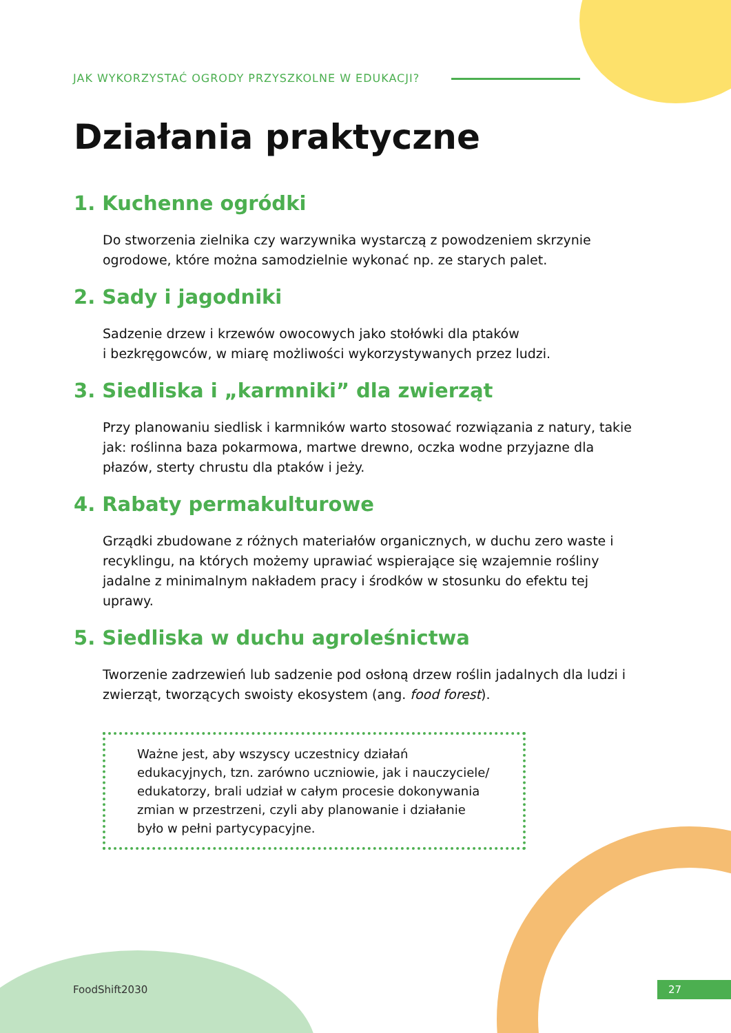JAK WYKORZYSTAĆ OGRODY PRZYSZKOLNE W EDUKACJI?
Działania praktyczne
1. Kuchenne ogródki
Do stworzenia zielnika czy warzywnika wystarczą z powodzeniem skrzynie ogrodowe, które można samodzielnie wykonać np. ze starych palet.
2. Sady i jagodniki
Sadzenie drzew i krzewów owocowych jako stołówki dla ptaków
i bezkręgowców, w miarę możliwości wykorzystywanych przez ludzi.
3. Siedliska i „karmniki” dla zwierząt
Przy planowaniu siedlisk i karmników warto stosować rozwiązania z natury, takie jak: roślinna baza pokarmowa, martwe drewno, oczka wodne przyjazne dla płazów, sterty chrustu dla ptaków i jeży.
4. Rabaty permakulturowe
Grządki zbudowane z różnych materiałów organicznych, w duchu zero waste i recyklingu, na których możemy uprawiać wspierające się wzajemnie rośliny jadalne z minimalnym nakładem pracy i środków w stosunku do efektu tej uprawy.
5. Siedliska w duchu agroleśnictwa
Tworzenie zadrzewień lub sadzenie pod osłoną drzew roślin jadalnych dla ludzi i zwierząt, tworzących swoisty ekosystem (ang. food forest).
Ważne jest, aby wszyscy uczestnicy działań edukacyjnych, tzn. zarówno uczniowie, jak i nauczyciele/ edukatorzy, brali udział w całym procesie dokonywania zmian w przestrzeni, czyli aby planowanie i działanie było w pełni partycypacyjne.
FoodShift2030 27